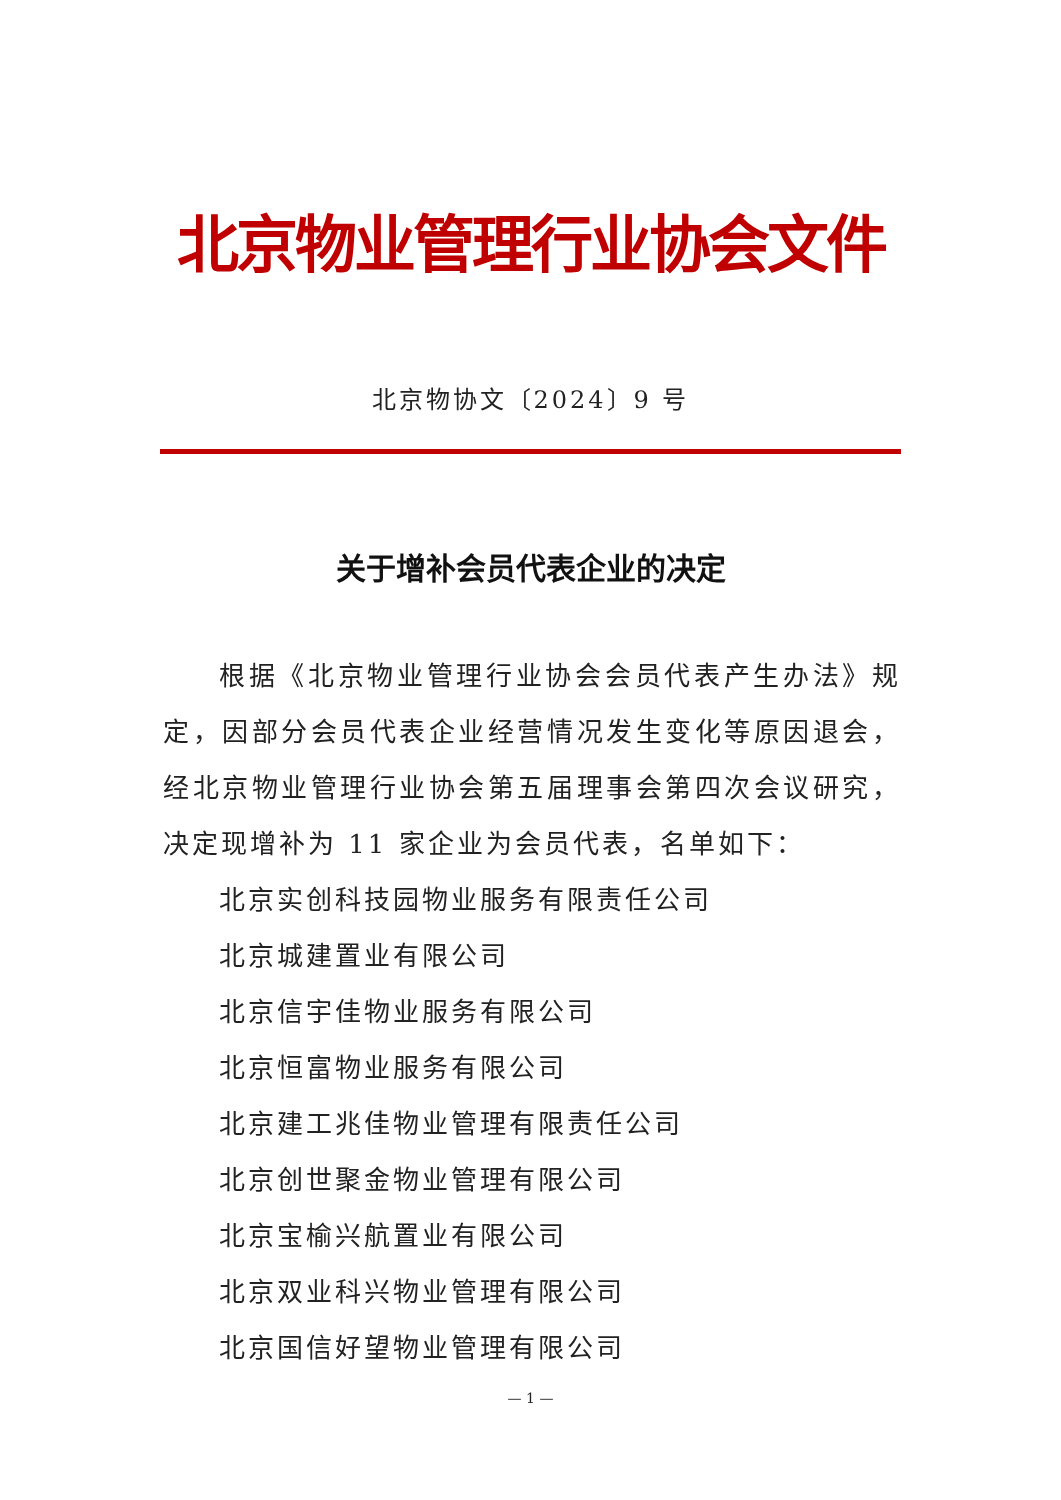北京物业管理行业协会文件
北京物协文〔2024〕9 号
关于增补会员代表企业的决定
根据《北京物业管理行业协会会员代表产生办法》规定，因部分会员代表企业经营情况发生变化等原因退会，经北京物业管理行业协会第五届理事会第四次会议研究，决定现增补为 11 家企业为会员代表，名单如下：
北京实创科技园物业服务有限责任公司
北京城建置业有限公司
北京信宇佳物业服务有限公司
北京恒富物业服务有限公司
北京建工兆佳物业管理有限责任公司
北京创世聚金物业管理有限公司
北京宝榆兴航置业有限公司
北京双业科兴物业管理有限公司
北京国信好望物业管理有限公司
— 1 —